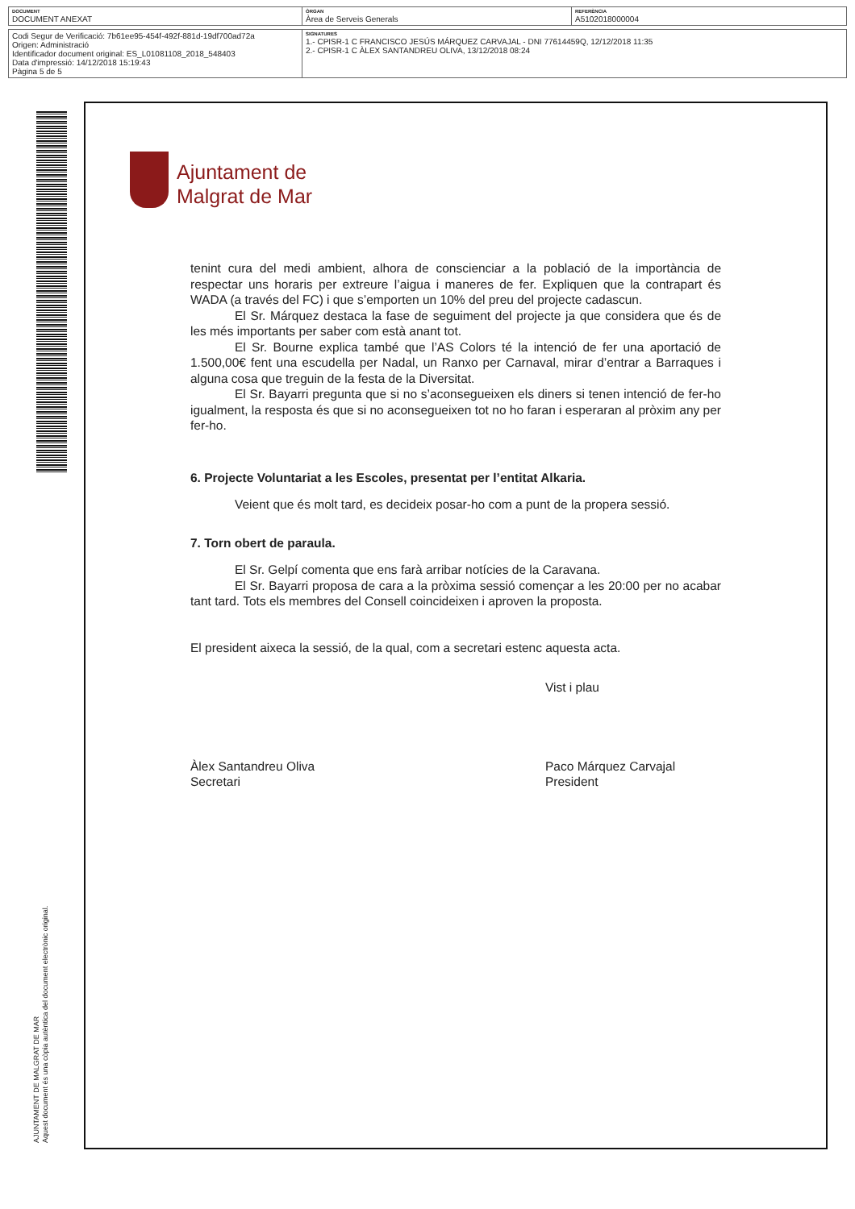| DOCUMENT DOCUMENT ANEXAT | ÒRGAN Àrea de Serveis Generals | REFERÈNCIA A5102018000004 |
| Codi Segur de Verificació: 7b61ee95-454f-492f-881d-19df700ad72a Origen: Administració Identificador document original: ES_L01081108_2018_548403 Data d'impressió: 14/12/2018 15:19:43 Pàgina 5 de 5 | SIGNATURES 1.- CPISR-1 C FRANCISCO JESÚS MÁRQUEZ CARVAJAL - DNI 77614459Q, 12/12/2018 11:35 2.- CPISR-1 C ÀLEX SANTANDREU OLIVA, 13/12/2018 08:24 |
AJUNTAMENT DE MALGRAT DE MAR
Aquest document és una còpia autèntica del document electrònic original.
Ajuntament de
Malgrat de Mar
tenint cura del medi ambient, alhora de conscienciar a la població de la importància de respectar uns horaris per extreure l’aigua i maneres de fer. Expliquen que la contrapart és WADA (a través del FC) i que s’emporten un 10% del preu del projecte cadascun.
El Sr. Márquez destaca la fase de seguiment del projecte ja que considera que és de les més importants per saber com està anant tot.
El Sr. Bourne explica també que l’AS Colors té la intenció de fer una aportació de 1.500,00€ fent una escudella per Nadal, un Ranxo per Carnaval, mirar d’entrar a Barraques i alguna cosa que treguin de la festa de la Diversitat.
El Sr. Bayarri pregunta que si no s’aconsegueixen els diners si tenen intenció de fer-ho igualment, la resposta és que si no aconsegueixen tot no ho faran i esperaran al pròxim any per fer-ho.
6. Projecte Voluntariat a les Escoles, presentat per l’entitat Alkaria.
Veient que és molt tard, es decideix posar-ho com a punt de la propera sessió.
7. Torn obert de paraula.
El Sr. Gelpí comenta que ens farà arribar notícies de la Caravana.
El Sr. Bayarri proposa de cara a la pròxima sessió començar a les 20:00 per no acabar tant tard. Tots els membres del Consell coincideixen i aproven la proposta.
El president aixeca la sessió, de la qual, com a secretari estenc aquesta acta.
Vist i plau
Àlex Santandreu Oliva
Secretari
Paco Márquez Carvajal
President